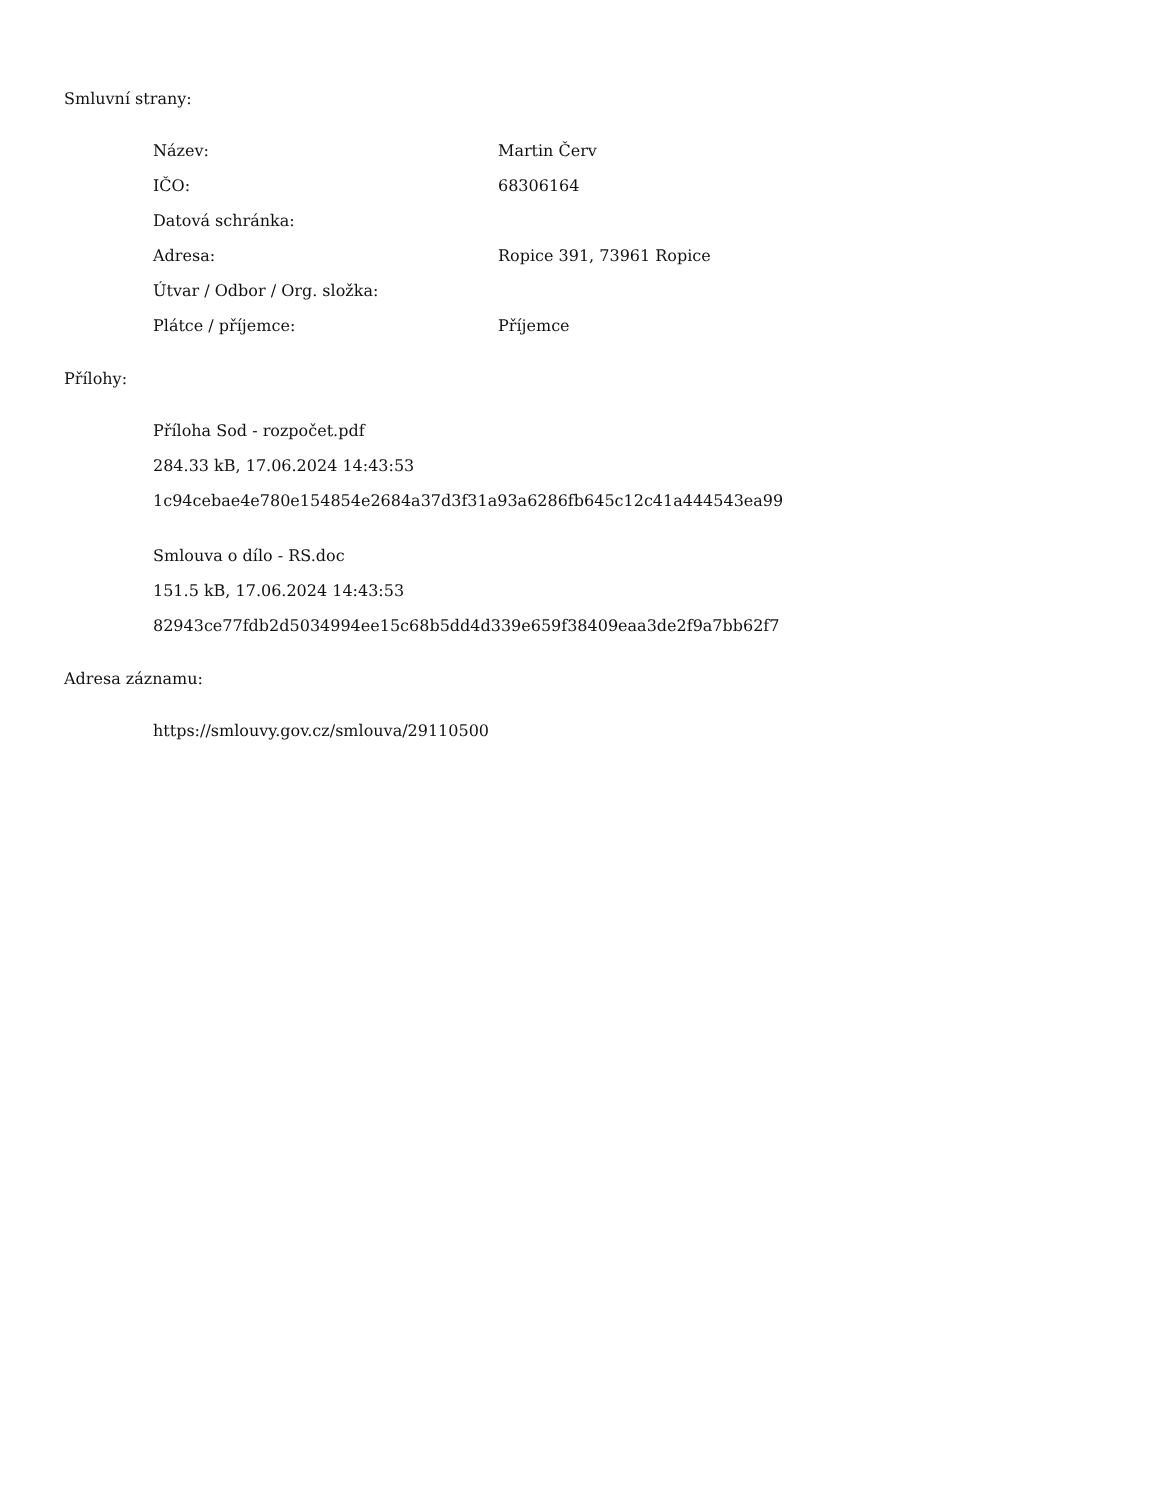Smluvní strany:
Název: Martin Červ
IČO: 68306164
Datová schránka:
Adresa: Ropice 391, 73961 Ropice
Útvar / Odbor / Org. složka:
Plátce / příjemce: Příjemce
Přílohy:
Příloha Sod - rozpočet.pdf
284.33 kB, 17.06.2024 14:43:53
1c94cebae4e780e154854e2684a37d3f31a93a6286fb645c12c41a444543ea99
Smlouva o dílo - RS.doc
151.5 kB, 17.06.2024 14:43:53
82943ce77fdb2d5034994ee15c68b5dd4d339e659f38409eaa3de2f9a7bb62f7
Adresa záznamu:
https://smlouvy.gov.cz/smlouva/29110500